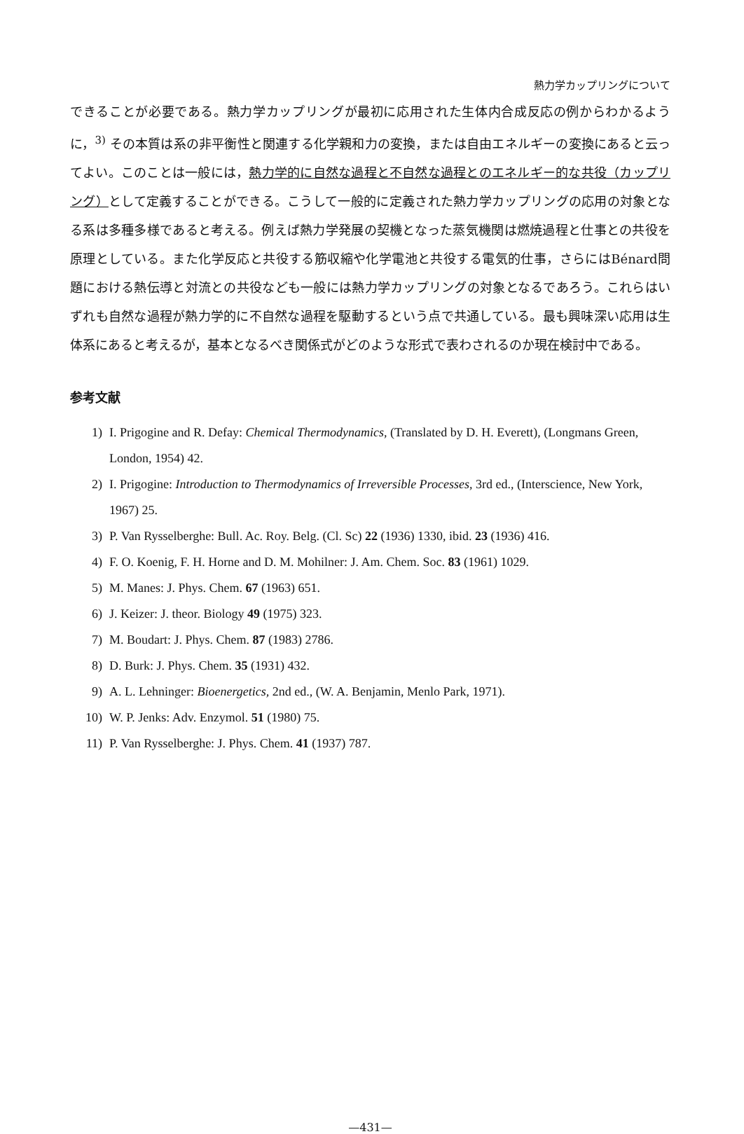熱力学カップリングについて
できることが必要である。熱力学カップリングが最初に応用された生体内合成反応の例からわかるように，<sup>3)</sup> その本質は系の非平衡性と関連する化学親和力の変換，または自由エネルギーの変換にあると云ってよい。このことは一般には，熱力学的に自然な過程と不自然な過程とのエネルギー的な共役（カップリング）として定義することができる。こうして一般的に定義された熱力学カップリングの応用の対象となる系は多種多様であると考える。例えば熱力学発展の契機となった蒸気機関は燃焼過程と仕事との共役を原理としている。また化学反応と共役する筋収縮や化学電池と共役する電気的仕事，さらにはBénard問題における熱伝導と対流との共役なども一般には熱力学カップリングの対象となるであろう。これらはいずれも自然な過程が熱力学的に不自然な過程を駆動するという点で共通している。最も興味深い応用は生体系にあると考えるが，基本となるべき関係式がどのような形式で表わされるのか現在検討中である。
参考文献
1) I. Prigogine and R. Defay: Chemical Thermodynamics, (Translated by D. H. Everett), (Longmans Green, London, 1954) 42.
2) I. Prigogine: Introduction to Thermodynamics of Irreversible Processes, 3rd ed., (Interscience, New York, 1967) 25.
3) P. Van Rysselberghe: Bull. Ac. Roy. Belg. (Cl. Sc) 22 (1936) 1330, ibid. 23 (1936) 416.
4) F. O. Koenig, F. H. Horne and D. M. Mohilner: J. Am. Chem. Soc. 83 (1961) 1029.
5) M. Manes: J. Phys. Chem. 67 (1963) 651.
6) J. Keizer: J. theor. Biology 49 (1975) 323.
7) M. Boudart: J. Phys. Chem. 87 (1983) 2786.
8) D. Burk: J. Phys. Chem. 35 (1931) 432.
9) A. L. Lehninger: Bioenergetics, 2nd ed., (W. A. Benjamin, Menlo Park, 1971).
10) W. P. Jenks: Adv. Enzymol. 51 (1980) 75.
11) P. Van Rysselberghe: J. Phys. Chem. 41 (1937) 787.
—431—